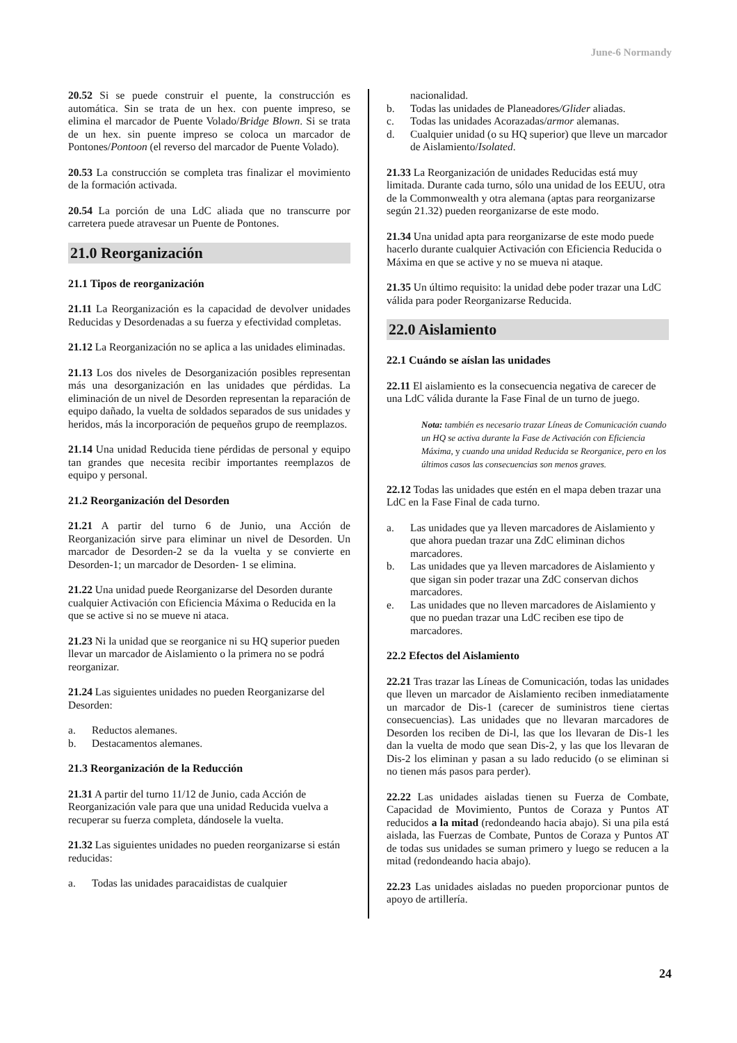June-6 Normandy
20.52 Si se puede construir el puente, la construcción es automática. Sin se trata de un hex. con puente impreso, se elimina el marcador de Puente Volado/Bridge Blown. Si se trata de un hex. sin puente impreso se coloca un marcador de Pontones/Pontoon (el reverso del marcador de Puente Volado).
20.53 La construcción se completa tras finalizar el movimiento de la formación activada.
20.54 La porción de una LdC aliada que no transcurre por carretera puede atravesar un Puente de Pontones.
21.0 Reorganización
21.1 Tipos de reorganización
21.11 La Reorganización es la capacidad de devolver unidades Reducidas y Desordenadas a su fuerza y efectividad completas.
21.12 La Reorganización no se aplica a las unidades eliminadas.
21.13 Los dos niveles de Desorganización posibles representan más una desorganización en las unidades que pérdidas. La eliminación de un nivel de Desorden representan la reparación de equipo dañado, la vuelta de soldados separados de sus unidades y heridos, más la incorporación de pequeños grupo de reemplazos.
21.14 Una unidad Reducida tiene pérdidas de personal y equipo tan grandes que necesita recibir importantes reemplazos de equipo y personal.
21.2 Reorganización del Desorden
21.21 A partir del turno 6 de Junio, una Acción de Reorganización sirve para eliminar un nivel de Desorden. Un marcador de Desorden-2 se da la vuelta y se convierte en Desorden-1; un marcador de Desorden- 1 se elimina.
21.22 Una unidad puede Reorganizarse del Desorden durante cualquier Activación con Eficiencia Máxima o Reducida en la que se active si no se mueve ni ataca.
21.23 Ni la unidad que se reorganice ni su HQ superior pueden llevar un marcador de Aislamiento o la primera no se podrá reorganizar.
21.24 Las siguientes unidades no pueden Reorganizarse del Desorden:
a. Reductos alemanes.
b. Destacamentos alemanes.
21.3 Reorganización de la Reducción
21.31 A partir del turno 11/12 de Junio, cada Acción de Reorganización vale para que una unidad Reducida vuelva a recuperar su fuerza completa, dándosele la vuelta.
21.32 Las siguientes unidades no pueden reorganizarse si están reducidas:
a. Todas las unidades paracaidistas de cualquier
nacionalidad.
b. Todas las unidades de Planeadores/Glider aliadas.
c. Todas las unidades Acorazadas/armor alemanas.
d. Cualquier unidad (o su HQ superior) que lleve un marcador de Aislamiento/Isolated.
21.33 La Reorganización de unidades Reducidas está muy limitada. Durante cada turno, sólo una unidad de los EEUU, otra de la Commonwealth y otra alemana (aptas para reorganizarse según 21.32) pueden reorganizarse de este modo.
21.34 Una unidad apta para reorganizarse de este modo puede hacerlo durante cualquier Activación con Eficiencia Reducida o Máxima en que se active y no se mueva ni ataque.
21.35 Un último requisito: la unidad debe poder trazar una LdC válida para poder Reorganizarse Reducida.
22.0 Aislamiento
22.1 Cuándo se aíslan las unidades
22.11 El aislamiento es la consecuencia negativa de carecer de una LdC válida durante la Fase Final de un turno de juego.
Nota: también es necesario trazar Líneas de Comunicación cuando un HQ se activa durante la Fase de Activación con Eficiencia Máxima, y cuando una unidad Reducida se Reorganice, pero en los últimos casos las consecuencias son menos graves.
22.12 Todas las unidades que estén en el mapa deben trazar una LdC en la Fase Final de cada turno.
a. Las unidades que ya lleven marcadores de Aislamiento y que ahora puedan trazar una ZdC eliminan dichos marcadores.
b. Las unidades que ya lleven marcadores de Aislamiento y que sigan sin poder trazar una ZdC conservan dichos marcadores.
e. Las unidades que no lleven marcadores de Aislamiento y que no puedan trazar una LdC reciben ese tipo de marcadores.
22.2 Efectos del Aislamiento
22.21 Tras trazar las Líneas de Comunicación, todas las unidades que lleven un marcador de Aislamiento reciben inmediatamente un marcador de Dis-1 (carecer de suministros tiene ciertas consecuencias). Las unidades que no llevaran marcadores de Desorden los reciben de Di-l, las que los llevaran de Dis-1 les dan la vuelta de modo que sean Dis-2, y las que los llevaran de Dis-2 los eliminan y pasan a su lado reducido (o se eliminan si no tienen más pasos para perder).
22.22 Las unidades aisladas tienen su Fuerza de Combate, Capacidad de Movimiento, Puntos de Coraza y Puntos AT reducidos a la mitad (redondeando hacia abajo). Si una pila está aislada, las Fuerzas de Combate, Puntos de Coraza y Puntos AT de todas sus unidades se suman primero y luego se reducen a la mitad (redondeando hacia abajo).
22.23 Las unidades aisladas no pueden proporcionar puntos de apoyo de artillería.
24